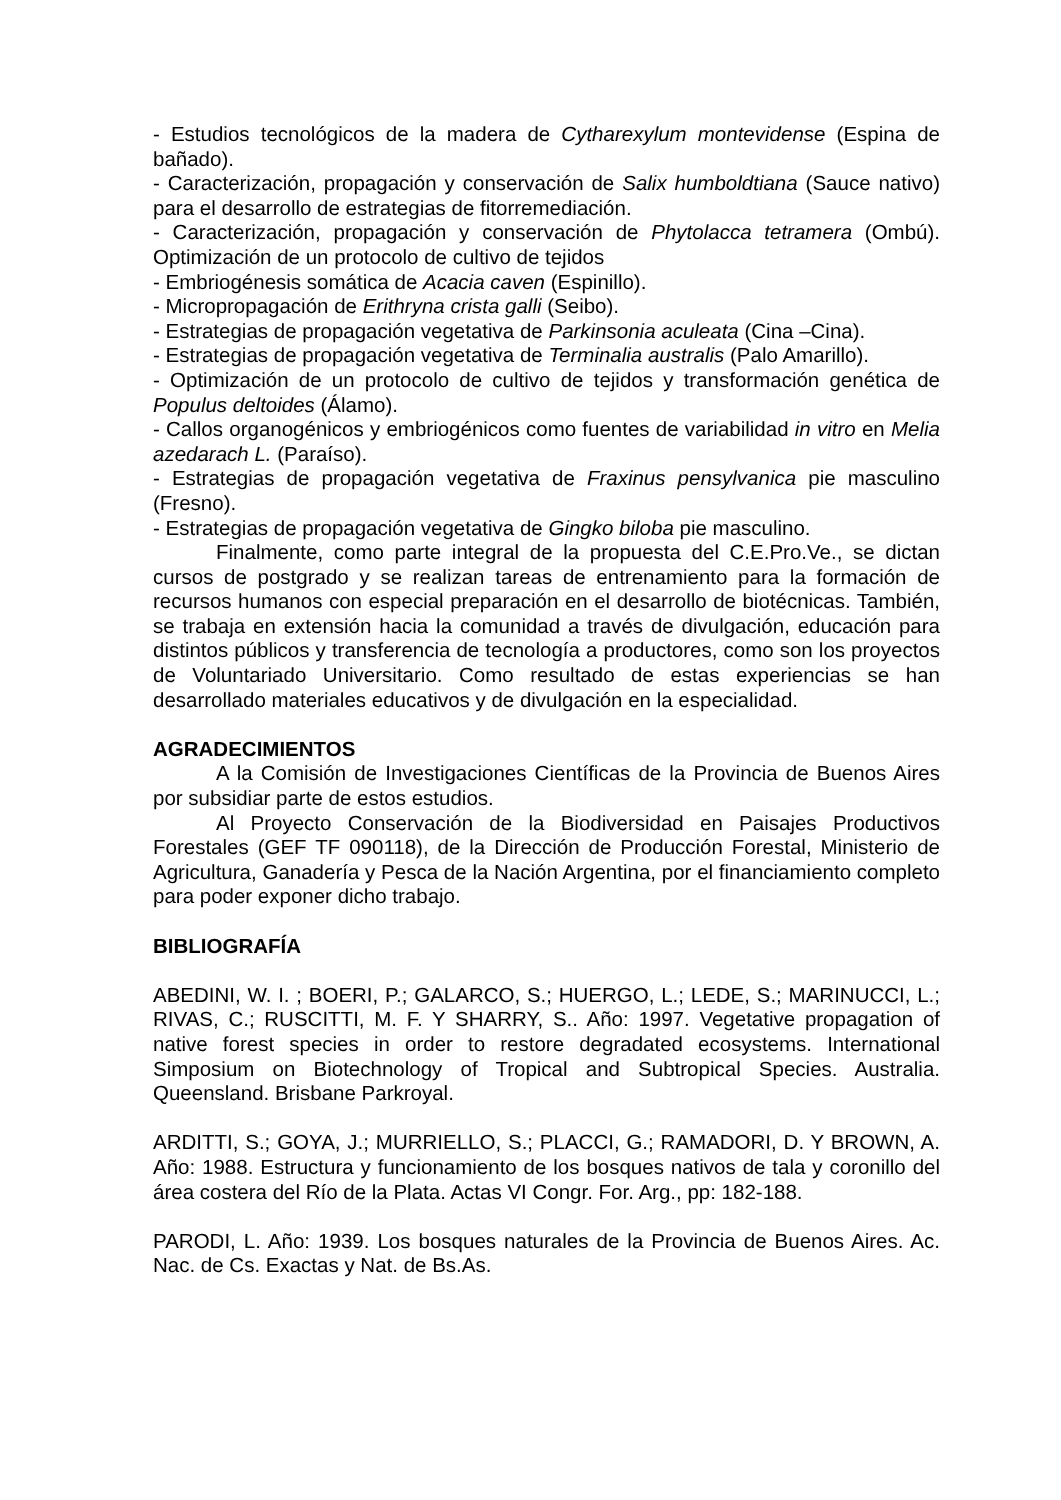- Estudios tecnológicos de la madera de Cytharexylum montevidense (Espina de bañado).
- Caracterización, propagación y conservación de Salix humboldtiana (Sauce nativo) para el desarrollo de estrategias de fitorremediación.
- Caracterización, propagación y conservación de Phytolacca tetramera (Ombú). Optimización de un protocolo de cultivo de tejidos
- Embriogénesis somática de Acacia caven (Espinillo).
- Micropropagación de Erithryna crista galli (Seibo).
- Estrategias de propagación vegetativa de Parkinsonia aculeata (Cina –Cina).
- Estrategias de propagación vegetativa de Terminalia australis (Palo Amarillo).
- Optimización de un protocolo de cultivo de tejidos y transformación genética de Populus deltoides (Álamo).
- Callos organogénicos y embriogénicos como fuentes de variabilidad in vitro en Melia azedarach L. (Paraíso).
- Estrategias de propagación vegetativa de Fraxinus pensylvanica pie masculino (Fresno).
- Estrategias de propagación vegetativa de Gingko biloba pie masculino.
Finalmente, como parte integral de la propuesta del C.E.Pro.Ve., se dictan cursos de postgrado y se realizan tareas de entrenamiento para la formación de recursos humanos con especial preparación en el desarrollo de biotécnicas. También, se trabaja en extensión hacia la comunidad a través de divulgación, educación para distintos públicos y transferencia de tecnología a productores, como son los proyectos de Voluntariado Universitario. Como resultado de estas experiencias se han desarrollado materiales educativos y de divulgación en la especialidad.
AGRADECIMIENTOS
A la Comisión de Investigaciones Científicas de la Provincia de Buenos Aires por subsidiar parte de estos estudios.
Al Proyecto Conservación de la Biodiversidad en Paisajes Productivos Forestales (GEF TF 090118), de la Dirección de Producción Forestal, Ministerio de Agricultura, Ganadería y Pesca de la Nación Argentina, por el financiamiento completo para poder exponer dicho trabajo.
BIBLIOGRAFÍA
ABEDINI, W. I. ; BOERI, P.; GALARCO, S.; HUERGO, L.; LEDE, S.; MARINUCCI, L.; RIVAS, C.; RUSCITTI, M. F. Y SHARRY, S.. Año: 1997. Vegetative propagation of native forest species in order to restore degradated ecosystems. International Simposium on Biotechnology of Tropical and Subtropical Species. Australia. Queensland. Brisbane Parkroyal.
ARDITTI, S.; GOYA, J.; MURRIELLO, S.; PLACCI, G.; RAMADORI, D. Y BROWN, A. Año: 1988. Estructura y funcionamiento de los bosques nativos de tala y coronillo del área costera del Río de la Plata. Actas VI Congr. For. Arg., pp: 182-188.
PARODI, L. Año: 1939. Los bosques naturales de la Provincia de Buenos Aires. Ac. Nac. de Cs. Exactas y Nat. de Bs.As.